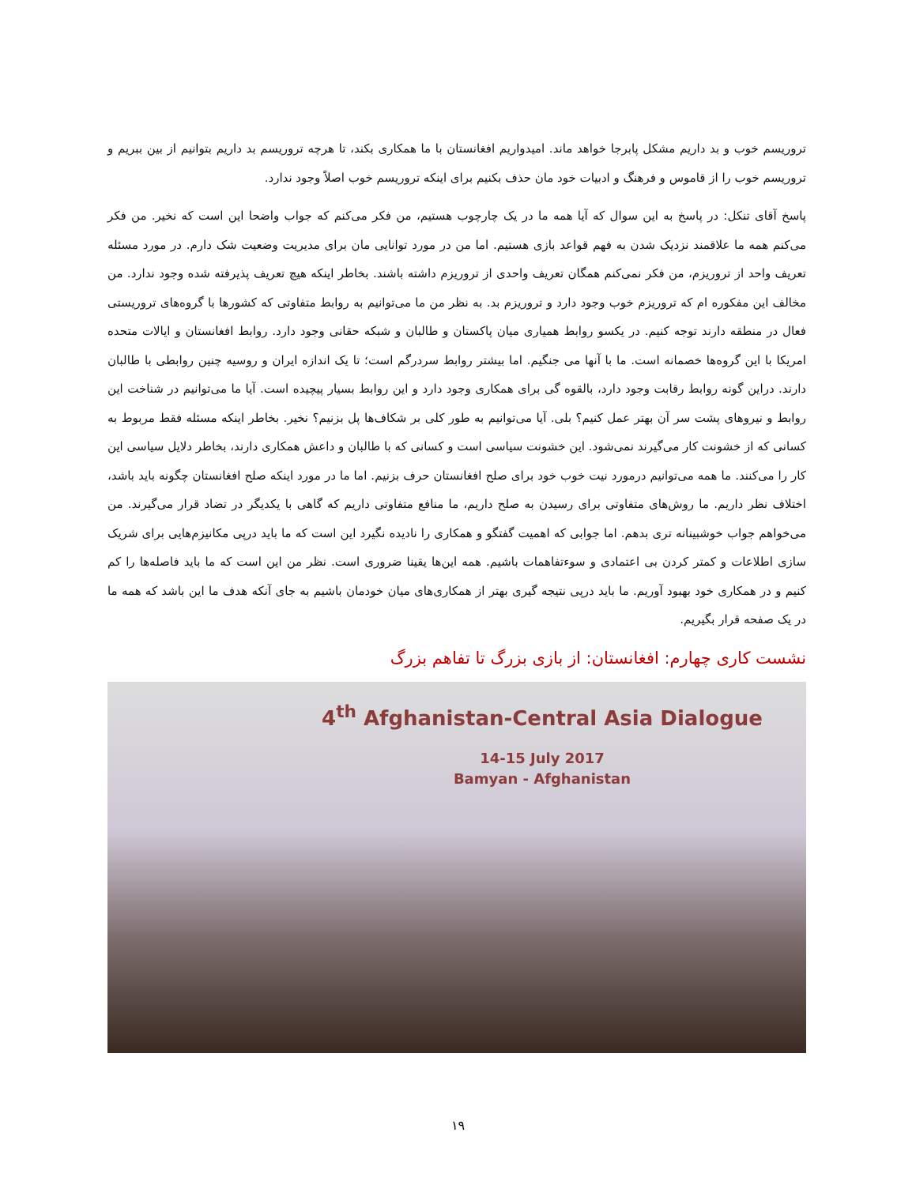تروریسم خوب و بد داریم مشکل پابرجا خواهد ماند. امیدواریم افغانستان با ما همکاری بکند، تا هرچه تروریسم بد داریم بتوانیم از بین ببریم و تروریسم خوب را از قاموس و فرهنگ و ادبیات خود مان حذف بکنیم برای اینکه تروریسم خوب اصلاً وجود ندارد.
پاسخ آقای تنکل: در پاسخ به این سوال که آیا همه ما در یک چارچوب هستیم، من فکر می‌کنم که جواب واضحا این است که نخیر. من فکر می‌کنم همه ما علاقمند نزدیک شدن به فهم قواعد بازی هستیم. اما من در مورد توانایی مان برای مدیریت وضعیت شک دارم. در مورد مسئله تعریف واحد از تروریزم، من فکر نمی‌کنم همگان تعریف واحدی از تروریزم داشته باشند. بخاطر اینکه هیچ تعریف پذیرفته شده وجود ندارد. من مخالف این مفکوره ام که تروریزم خوب وجود دارد و تروریزم بد. به نظر من ما می‌توانیم به روابط متفاوتی که کشورها با گروه‌های تروریستی فعال در منطقه دارند توجه کنیم. در یکسو روابط همیاری میان پاکستان و طالبان و شبکه حقانی وجود دارد. روابط افغانستان و ایالات متحده امریکا با این گروه‌ها خصمانه است. ما با آنها می جنگیم. اما بیشتر روابط سردرگم است؛ تا یک اندازه ایران و روسیه چنین روابطی با طالبان دارند. دراین گونه روابط رقابت وجود دارد، بالقوه گی برای همکاری وجود دارد و این روابط بسیار پیچیده است. آیا ما می‌توانیم در شناخت این روابط و نیروهای پشت سر آن بهتر عمل کنیم؟ بلی. آیا می‌توانیم به طور کلی بر شکاف‌ها پل بزنیم؟ نخیر. بخاطر اینکه مسئله فقط مربوط به کسانی که از خشونت کار می‌گیرند نمی‌شود. این خشونت سیاسی است و کسانی که با طالبان و داعش همکاری دارند، بخاطر دلایل سیاسی این کار را می‌کنند. ما همه می‌توانیم درمورد نیت خوب خود برای صلح افغانستان حرف بزنیم. اما ما در مورد اینکه صلح افغانستان چگونه باید باشد، اختلاف نظر داریم. ما روش‌های متفاوتی برای رسیدن به صلح داریم، ما منافع متفاوتی داریم که گاهی با یکدیگر در تضاد قرار می‌گیرند. من می‌خواهم جواب خوشبینانه تری بدهم. اما جوابی که اهمیت گفتگو و همکاری را نادیده نگیرد این است که ما باید درپی مکانیزم‌هایی برای شریک سازی اطلاعات و کمتر کردن بی اعتمادی و سوءتفاهمات باشیم. همه این‌ها یقینا ضروری است. نظر من این است که ما باید فاصله‌ها را کم کنیم و در همکاری خود بهبود آوریم. ما باید درپی نتیجه گیری بهتر از همکاری‌های میان خودمان باشیم به جای آنکه هدف ما این باشد که همه ما در یک صفحه قرار بگیریم.
نشست کاری چهارم: افغانستان: از بازی بزرگ تا تفاهم بزرگ
4<sup>th</sup> Afghanistan-Central Asia Dialogue
14-15 July 2017
Bamyan - Afghanistan
۱۹